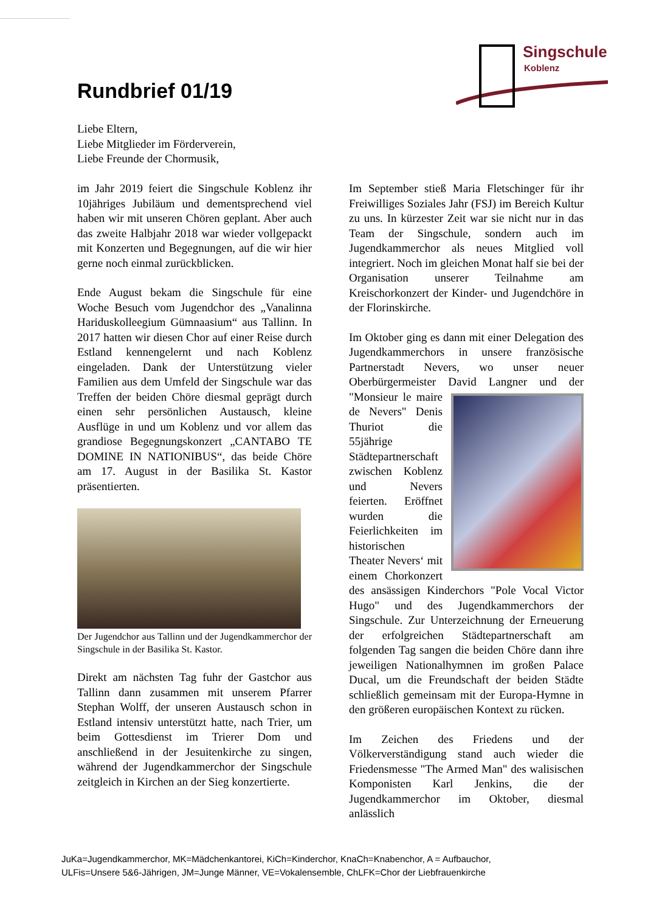Singschule
Koblenz
Rundbrief 01/19
Liebe Eltern,
Liebe Mitglieder im Förderverein,
Liebe Freunde der Chormusik,
im Jahr 2019 feiert die Singschule Koblenz ihr 10jähriges Jubiläum und dementsprechend viel haben wir mit unseren Chören geplant. Aber auch das zweite Halbjahr 2018 war wieder vollgepackt mit Konzerten und Begegnungen, auf die wir hier gerne noch einmal zurückblicken.
Ende August bekam die Singschule für eine Woche Besuch vom Jugendchor des „Vanalinna Hariduskolleegium Gümnaasium“ aus Tallinn. In 2017 hatten wir diesen Chor auf einer Reise durch Estland kennengelernt und nach Koblenz eingeladen. Dank der Unterstützung vieler Familien aus dem Umfeld der Singschule war das Treffen der beiden Chöre diesmal geprägt durch einen sehr persönlichen Austausch, kleine Ausflüge in und um Koblenz und vor allem das grandiose Begegnungskonzert „CANTABO TE DOMINE IN NATIONIBUS“, das beide Chöre am 17. August in der Basilika St. Kastor präsentierten.
Der Jugendchor aus Tallinn und der Jugendkammerchor der Singschule in der Basilika St. Kastor.
Direkt am nächsten Tag fuhr der Gastchor aus Tallinn dann zusammen mit unserem Pfarrer Stephan Wolff, der unseren Austausch schon in Estland intensiv unterstützt hatte, nach Trier, um beim Gottesdienst im Trierer Dom und anschließend in der Jesuitenkirche zu singen, während der Jugendkammerchor der Singschule zeitgleich in Kirchen an der Sieg konzertierte.
Im September stieß Maria Fletschinger für ihr Freiwilliges Soziales Jahr (FSJ) im Bereich Kultur zu uns. In kürzester Zeit war sie nicht nur in das Team der Singschule, sondern auch im Jugendkammerchor als neues Mitglied voll integriert. Noch im gleichen Monat half sie bei der Organisation unserer Teilnahme am Kreischorkonzert der Kinder- und Jugendchöre in der Florinskirche.
Im Oktober ging es dann mit einer Delegation des Jugendkammerchors in unsere französische Partnerstadt Nevers, wo unser neuer Oberbürgermeister David Langner und der "Monsieur le maire de Nevers" Denis Thuriot die 55jährige Städtepartnerschaft zwischen Koblenz und Nevers feierten. Eröffnet wurden die Feierlichkeiten im historischen Theater Nevers‘ mit einem Chorkonzert des ansässigen Kinderchors "Pole Vocal Victor Hugo" und des Jugendkammerchors der Singschule. Zur Unterzeichnung der Erneuerung der erfolgreichen Städtepartnerschaft am folgenden Tag sangen die beiden Chöre dann ihre jeweiligen Nationalhymnen im großen Palace Ducal, um die Freundschaft der beiden Städte schließlich gemeinsam mit der Europa-Hymne in den größeren europäischen Kontext zu rücken.
Im Zeichen des Friedens und der Völkerverständigung stand auch wieder die Friedensmesse "The Armed Man" des walisischen Komponisten Karl Jenkins, die der Jugendkammerchor im Oktober, diesmal anlässlich
JuKa=Jugendkammerchor, MK=Mädchenkantorei, KiCh=Kinderchor, KnaCh=Knabenchor, A = Aufbauchor,
ULFis=Unsere 5&6-Jährigen, JM=Junge Männer, VE=Vokalensemble, ChLFK=Chor der Liebfrauenkirche